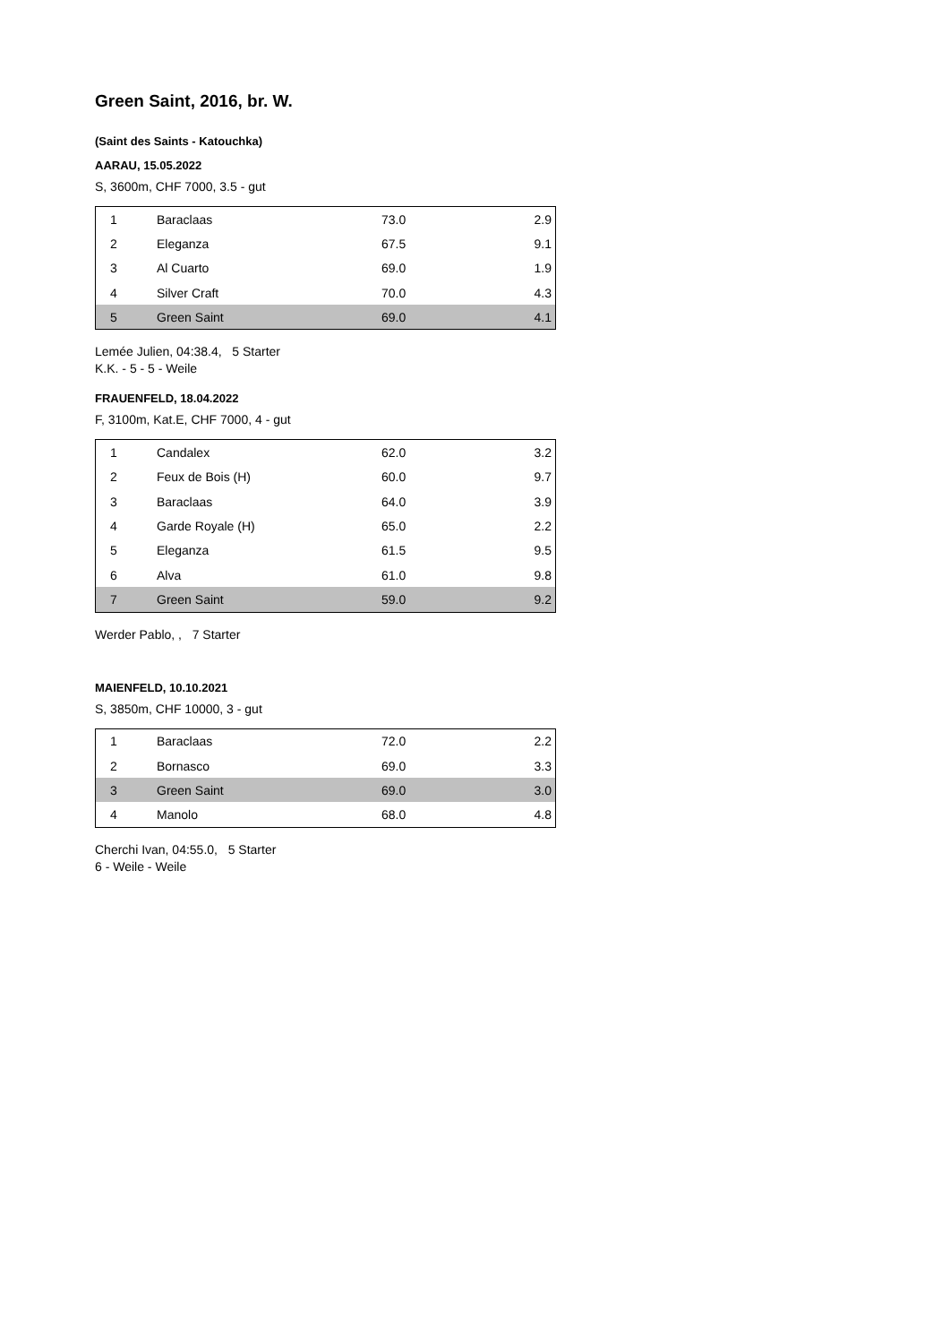Green Saint, 2016, br. W.
(Saint des Saints - Katouchka)
AARAU, 15.05.2022
S, 3600m, CHF 7000, 3.5 - gut
| 1 | Baraclaas | 73.0 | 2.9 |
| 2 | Eleganza | 67.5 | 9.1 |
| 3 | Al Cuarto | 69.0 | 1.9 |
| 4 | Silver Craft | 70.0 | 4.3 |
| 5 | Green Saint | 69.0 | 4.1 |
Lemée Julien, 04:38.4, 5 Starter
K.K. - 5 - 5 - Weile
FRAUENFELD, 18.04.2022
F, 3100m, Kat.E, CHF 7000, 4 - gut
| 1 | Candalex | 62.0 | 3.2 |
| 2 | Feux de Bois (H) | 60.0 | 9.7 |
| 3 | Baraclaas | 64.0 | 3.9 |
| 4 | Garde Royale (H) | 65.0 | 2.2 |
| 5 | Eleganza | 61.5 | 9.5 |
| 6 | Alva | 61.0 | 9.8 |
| 7 | Green Saint | 59.0 | 9.2 |
Werder Pablo, , 7 Starter
MAIENFELD, 10.10.2021
S, 3850m, CHF 10000, 3 - gut
| 1 | Baraclaas | 72.0 | 2.2 |
| 2 | Bornasco | 69.0 | 3.3 |
| 3 | Green Saint | 69.0 | 3.0 |
| 4 | Manolo | 68.0 | 4.8 |
Cherchi Ivan, 04:55.0, 5 Starter
6 - Weile - Weile